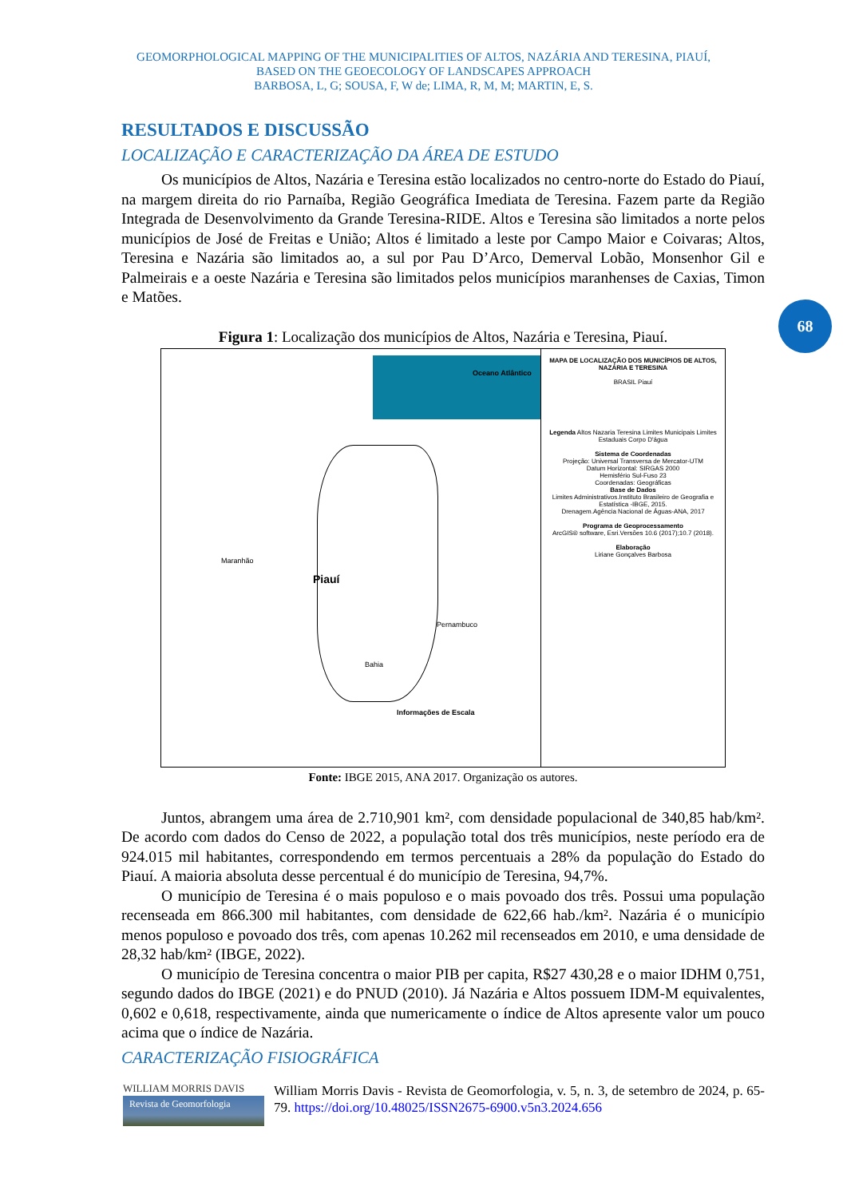GEOMORPHOLOGICAL MAPPING OF THE MUNICIPALITIES OF ALTOS, NAZÁRIA AND TERESINA, PIAUÍ,
BASED ON THE GEOECOLOGY OF LANDSCAPES APPROACH
BARBOSA, L, G; SOUSA, F, W de; LIMA, R, M, M; MARTIN, E, S.
68
RESULTADOS E DISCUSSÃO
LOCALIZAÇÃO E CARACTERIZAÇÃO DA ÁREA DE ESTUDO
Os municípios de Altos, Nazária e Teresina estão localizados no centro-norte do Estado do Piauí, na margem direita do rio Parnaíba, Região Geográfica Imediata de Teresina. Fazem parte da Região Integrada de Desenvolvimento da Grande Teresina-RIDE. Altos e Teresina são limitados a norte pelos municípios de José de Freitas e União; Altos é limitado a leste por Campo Maior e Coivaras; Altos, Teresina e Nazária são limitados ao, a sul por Pau D’Arco, Demerval Lobão, Monsenhor Gil e Palmeirais e a oeste Nazária e Teresina são limitados pelos municípios maranhenses de Caxias, Timon e Matões.
Figura 1: Localização dos municípios de Altos, Nazária e Teresina, Piauí.
Piauí
Oceano Atlântico
Maranhão
Pernambuco
Bahia
Informações de Escala
MAPA DE LOCALIZAÇÃO DOS MUNICÍPIOS DE ALTOS, NAZÁRIA E TERESINA
BRASIL Piauí
Legenda Altos Nazaria Teresina Limites Municipais Limites Estaduais Corpo D'água
Sistema de Coordenadas
Projeção: Universal Transversa de Mercator-UTM
Datum Horizontal: SIRGAS 2000
Hemisfério Sul-Fuso 23
Coordenadas: Geográficas
Base de Dados
Limites Administrativos.Instituto Brasileiro de Geografia e Estatística -IBGE, 2015.
Drenagem.Agência Nacional de Águas-ANA, 2017
Programa de Geoprocessamento
ArcGIS® software, Esri.Versões 10.6 (2017);10.7 (2018).
Elaboração
Liriane Gonçalves Barbosa
Fonte: IBGE 2015, ANA 2017. Organização os autores.
Juntos, abrangem uma área de 2.710,901 km², com densidade populacional de 340,85 hab/km². De acordo com dados do Censo de 2022, a população total dos três municípios, neste período era de 924.015 mil habitantes, correspondendo em termos percentuais a 28% da população do Estado do Piauí. A maioria absoluta desse percentual é do município de Teresina, 94,7%.
O município de Teresina é o mais populoso e o mais povoado dos três. Possui uma população recenseada em 866.300 mil habitantes, com densidade de 622,66 hab./km². Nazária é o município menos populoso e povoado dos três, com apenas 10.262 mil recenseados em 2010, e uma densidade de 28,32 hab/km² (IBGE, 2022).
O município de Teresina concentra o maior PIB per capita, R$27 430,28 e o maior IDHM 0,751, segundo dados do IBGE (2021) e do PNUD (2010). Já Nazária e Altos possuem IDM-M equivalentes, 0,602 e 0,618, respectivamente, ainda que numericamente o índice de Altos apresente valor um pouco acima que o índice de Nazária.
CARACTERIZAÇÃO FISIOGRÁFICA
WILLIAM MORRIS DAVIS
Revista de Geomorfologia
William Morris Davis - Revista de Geomorfologia, v. 5, n. 3, de setembro de 2024, p. 65-79. https://doi.org/10.48025/ISSN2675-6900.v5n3.2024.656